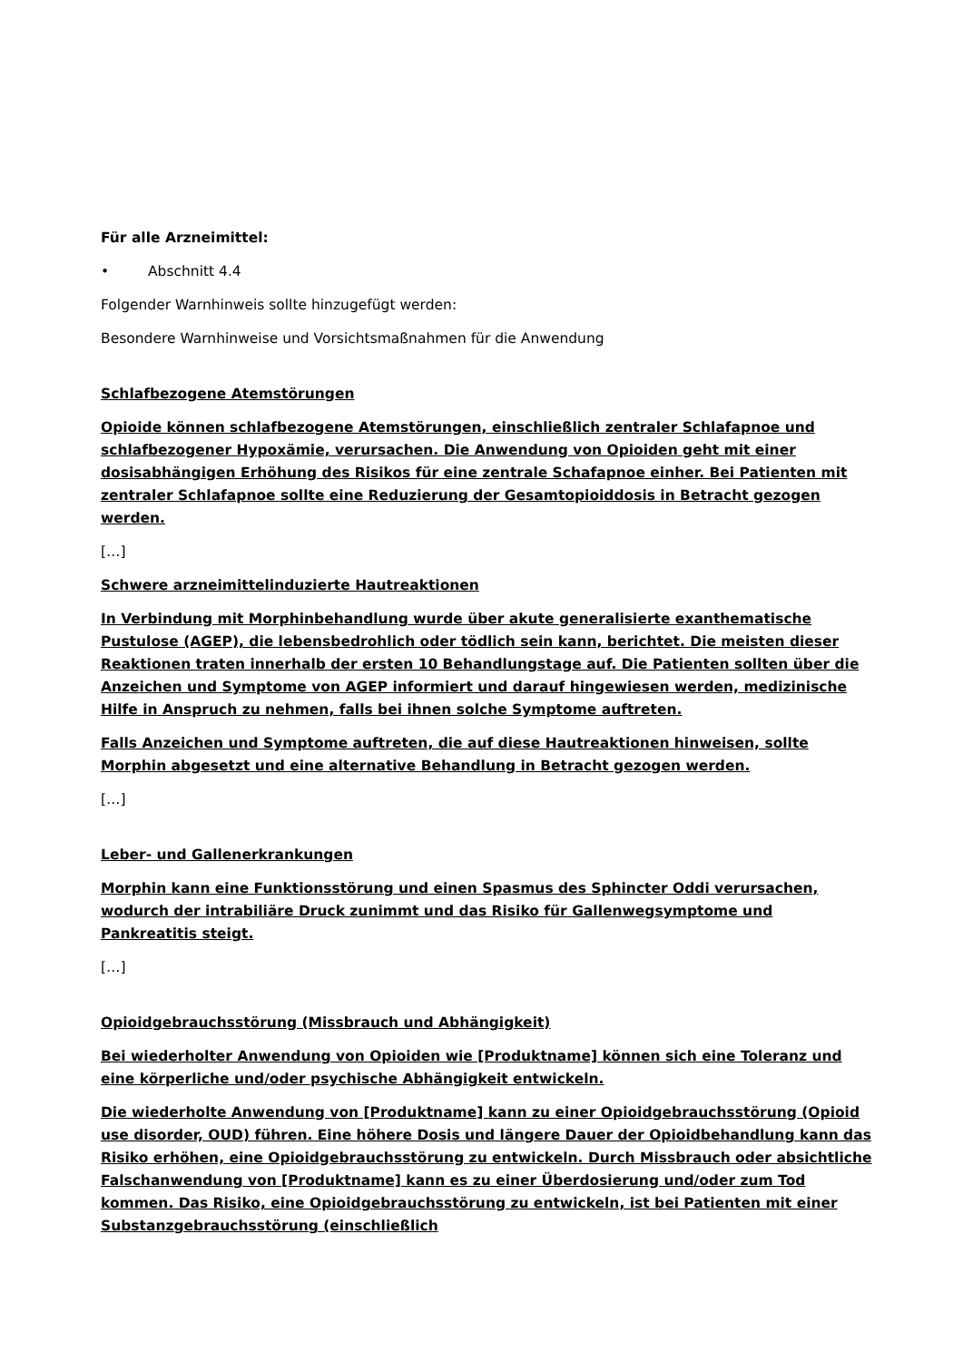Für alle Arzneimittel:
• Abschnitt 4.4
Folgender Warnhinweis sollte hinzugefügt werden:
Besondere Warnhinweise und Vorsichtsmaßnahmen für die Anwendung
Schlafbezogene Atemstörungen
Opioide können schlafbezogene Atemstörungen, einschließlich zentraler Schlafapnoe und schlafbezogener Hypoxämie, verursachen. Die Anwendung von Opioiden geht mit einer dosisabhängigen Erhöhung des Risikos für eine zentrale Schafapnoe einher. Bei Patienten mit zentraler Schlafapnoe sollte eine Reduzierung der Gesamtopioiddosis in Betracht gezogen werden.
[…]
Schwere arzneimittelinduzierte Hautreaktionen
In Verbindung mit Morphinbehandlung wurde über akute generalisierte exanthematische Pustulose (AGEP), die lebensbedrohlich oder tödlich sein kann, berichtet. Die meisten dieser Reaktionen traten innerhalb der ersten 10 Behandlungstage auf. Die Patienten sollten über die Anzeichen und Symptome von AGEP informiert und darauf hingewiesen werden, medizinische Hilfe in Anspruch zu nehmen, falls bei ihnen solche Symptome auftreten.
Falls Anzeichen und Symptome auftreten, die auf diese Hautreaktionen hinweisen, sollte Morphin abgesetzt und eine alternative Behandlung in Betracht gezogen werden.
[…]
Leber- und Gallenerkrankungen
Morphin kann eine Funktionsstörung und einen Spasmus des Sphincter Oddi verursachen, wodurch der intrabiliäre Druck zunimmt und das Risiko für Gallenwegsymptome und Pankreatitis steigt.
[…]
Opioidgebrauchsstörung (Missbrauch und Abhängigkeit)
Bei wiederholter Anwendung von Opioiden wie [Produktname] können sich eine Toleranz und eine körperliche und/oder psychische Abhängigkeit entwickeln.
Die wiederholte Anwendung von [Produktname] kann zu einer Opioidgebrauchsstörung (Opioid use disorder, OUD) führen. Eine höhere Dosis und längere Dauer der Opioidbehandlung kann das Risiko erhöhen, eine Opioidgebrauchsstörung zu entwickeln. Durch Missbrauch oder absichtliche Falschanwendung von [Produktname] kann es zu einer Überdosierung und/oder zum Tod kommen. Das Risiko, eine Opioidgebrauchsstörung zu entwickeln, ist bei Patienten mit einer Substanzgebrauchsstörung (einschließlich